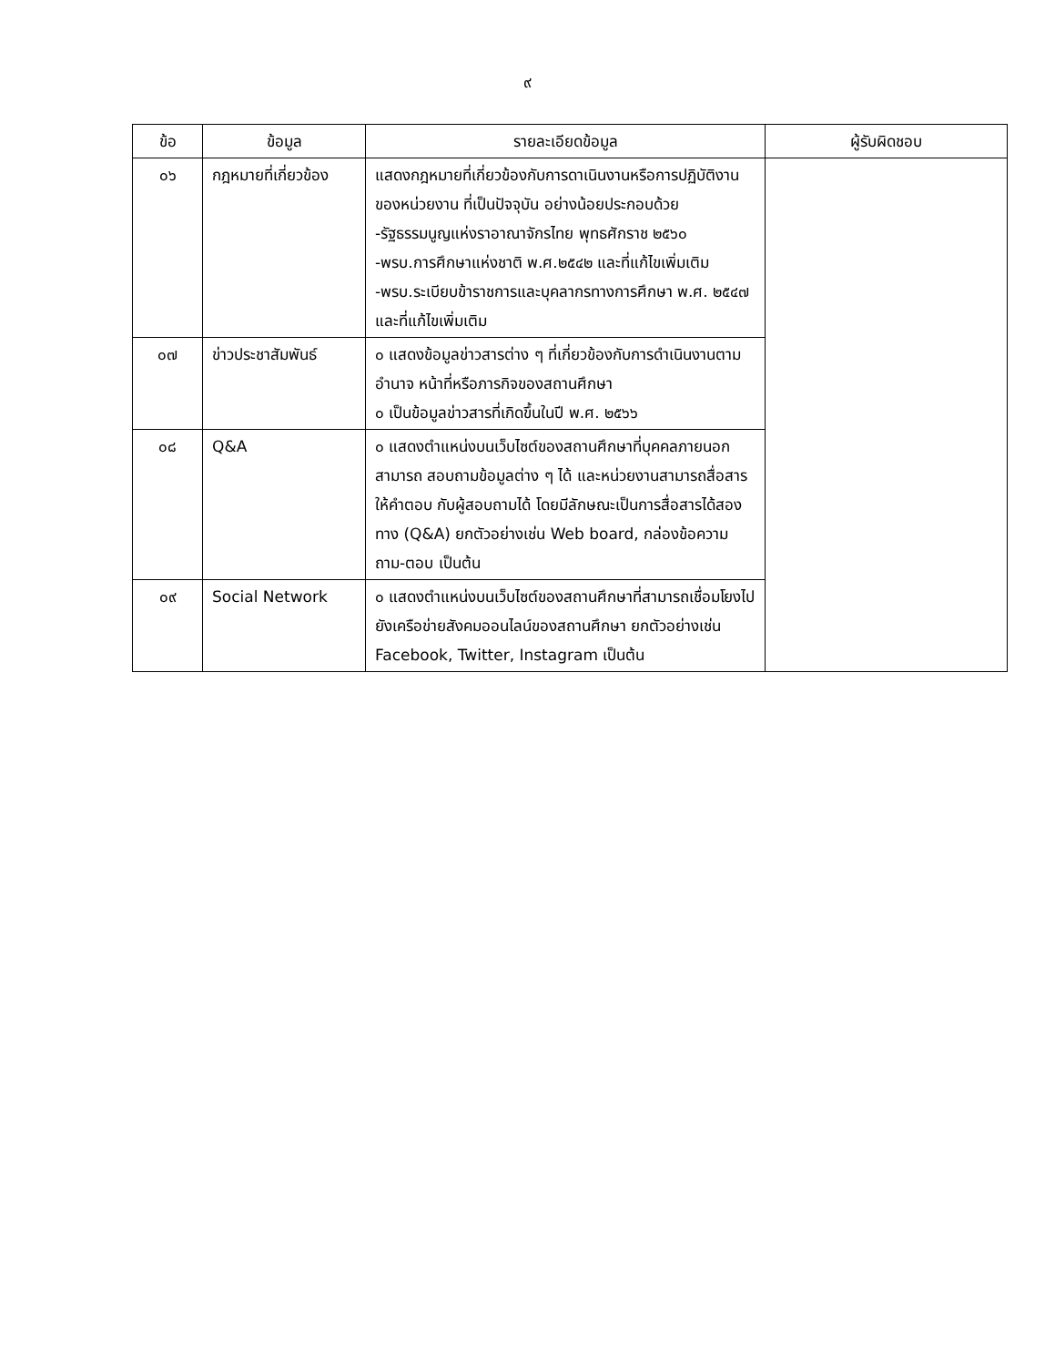๙
| ข้อ | ข้อมูล | รายละเอียดข้อมูล | ผู้รับผิดชอบ |
| --- | --- | --- | --- |
| ๐๖ | กฎหมายที่เกี่ยวข้อง | แสดงกฎหมายที่เกี่ยวข้องกับการดาเนินงานหรือการปฏิบัติงานของหน่วยงาน ที่เป็นปัจจุบัน อย่างน้อยประกอบด้วย -รัฐธรรมนูญแห่งราอาณาจักรไทย พุทธศักราช ๒๕๖๐ -พรบ.การศึกษาแห่งชาติ พ.ศ.๒๕๔๒ และที่แก้ไขเพิ่มเติม -พรบ.ระเบียบข้าราชการและบุคลากรทางการศึกษา พ.ศ. ๒๕๔๗ และที่แก้ไขเพิ่มเติม | |
| ๐๗ | ข่าวประชาสัมพันธ์ | ๐ แสดงข้อมูลข่าวสารต่าง ๆ ที่เกี่ยวข้องกับการดำเนินงานตามอำนาจ หน้าที่หรือภารกิจของสถานศึกษา ๐ เป็นข้อมูลข่าวสารที่เกิดขึ้นในปี พ.ศ. ๒๕๖๖ | |
| ๐๘ | Q&A | ๐ แสดงตำแหน่งบนเว็บไซต์ของสถานศึกษาที่บุคคลภายนอกสามารถ สอบถามข้อมูลต่าง ๆ ได้ และหน่วยงานสามารถสื่อสารให้คำตอบ กับผู้สอบถามได้ โดยมีลักษณะเป็นการสื่อสารได้สองทาง (Q&A) ยกตัวอย่างเช่น Web board, กล่องข้อความถาม-ตอบ เป็นต้น | |
| ๐๙ | Social Network | ๐ แสดงตำแหน่งบนเว็บไซต์ของสถานศึกษาที่สามารถเชื่อมโยงไปยังเครือข่ายสังคมออนไลน์ของสถานศึกษา ยกตัวอย่างเช่น Facebook, Twitter, Instagram เป็นต้น | |